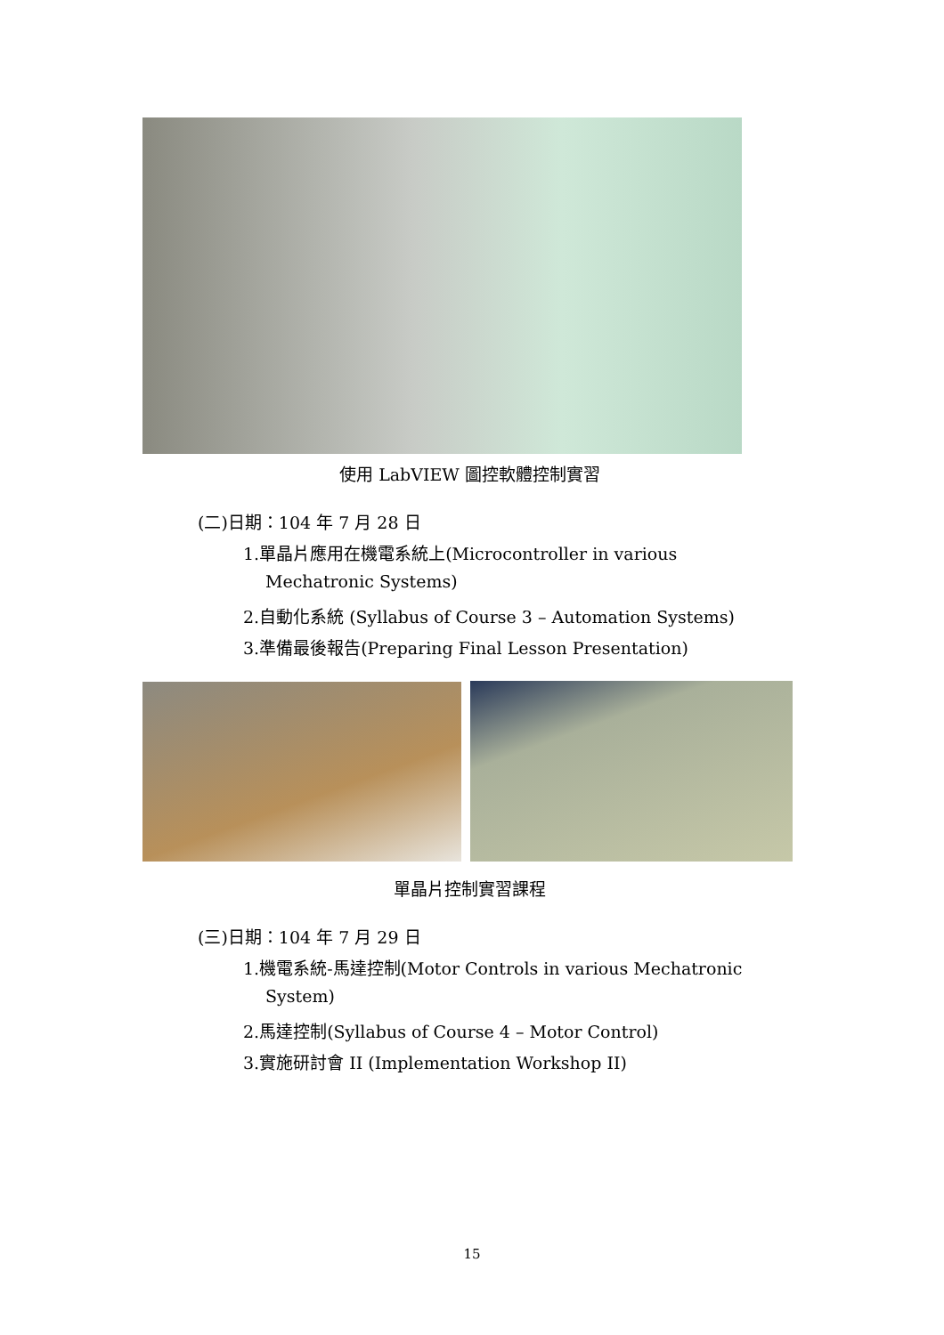使用 LabVIEW 圖控軟體控制實習
(二)日期：104 年 7 月 28 日
1.單晶片應用在機電系統上(Microcontroller in various
Mechatronic Systems)
2.自動化系統 (Syllabus of Course 3 – Automation Systems)
3.準備最後報告(Preparing Final Lesson Presentation)
單晶片控制實習課程
(三)日期：104 年 7 月 29 日
1.機電系統-馬達控制(Motor Controls in various Mechatronic
System)
2.馬達控制(Syllabus of Course 4 – Motor Control)
3.實施研討會 II (Implementation Workshop II)
15